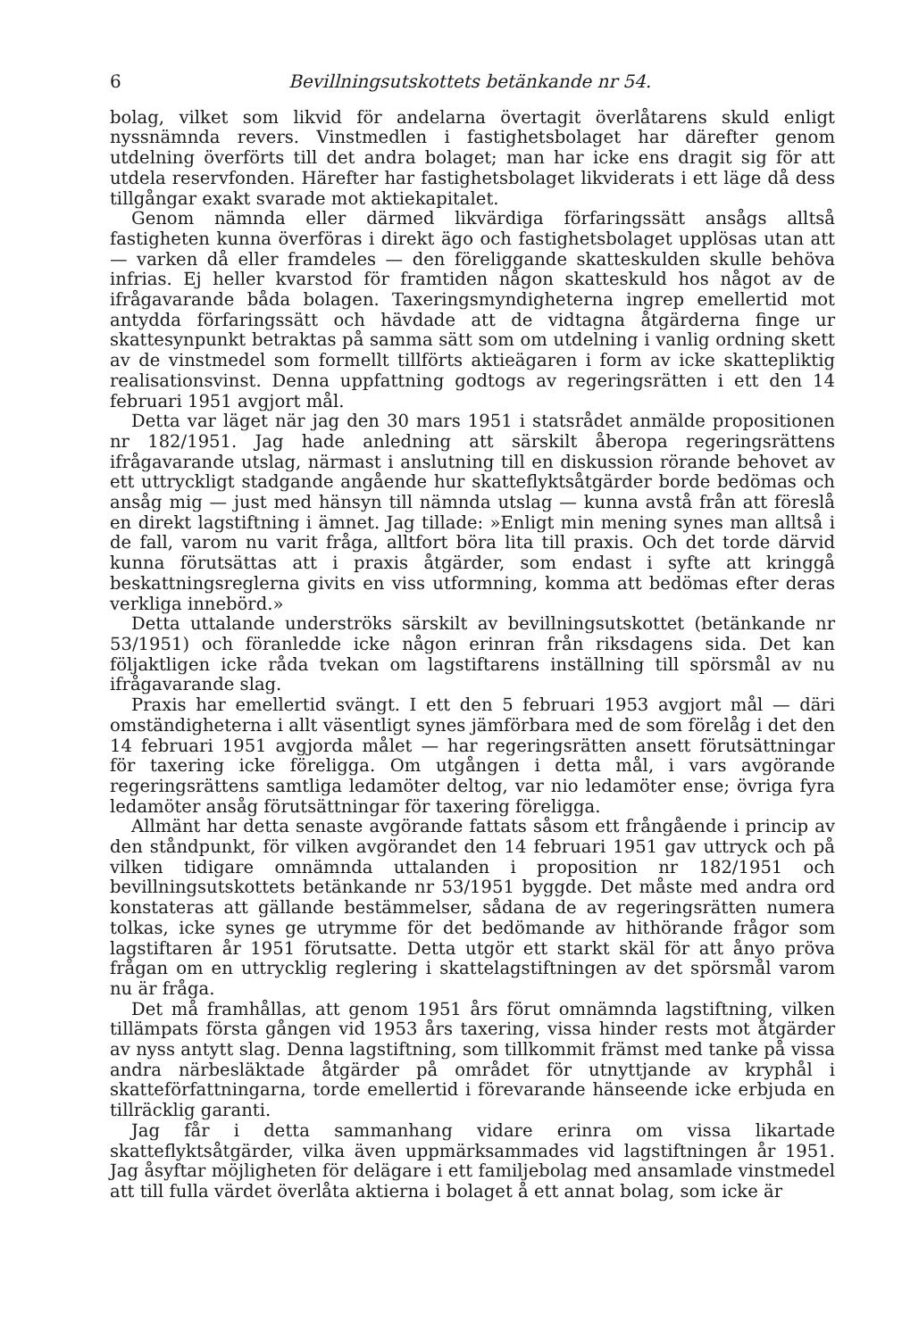6 Bevillningsutskottets betänkande nr 54.
bolag, vilket som likvid för andelarna övertagit överlåtarens skuld enligt nyssnämnda revers. Vinstmedlen i fastighetsbolaget har därefter genom utdelning överförts till det andra bolaget; man har icke ens dragit sig för att utdela reservfonden. Härefter har fastighetsbolaget likviderats i ett läge då dess tillgångar exakt svarade mot aktiekapitalet.
Genom nämnda eller därmed likvärdiga förfaringssätt ansågs alltså fastigheten kunna överföras i direkt ägo och fastighetsbolaget upplösas utan att — varken då eller framdeles — den föreliggande skatteskulden skulle behöva infrias. Ej heller kvarstod för framtiden någon skatteskuld hos något av de ifrågavarande båda bolagen. Taxeringsmyndigheterna ingrep emellertid mot antydda förfaringssätt och hävdade att de vidtagna åtgärderna finge ur skattesynpunkt betraktas på samma sätt som om utdelning i vanlig ordning skett av de vinstmedel som formellt tillförts aktieägaren i form av icke skattepliktig realisationsvinst. Denna uppfattning godtogs av regeringsrätten i ett den 14 februari 1951 avgjort mål.
Detta var läget när jag den 30 mars 1951 i statsrådet anmälde propositionen nr 182/1951. Jag hade anledning att särskilt åberopa regeringsrättens ifrågavarande utslag, närmast i anslutning till en diskussion rörande behovet av ett uttryckligt stadgande angående hur skatteflyktsåtgärder borde bedömas och ansåg mig — just med hänsyn till nämnda utslag — kunna avstå från att föreslå en direkt lagstiftning i ämnet. Jag tillade: »Enligt min mening synes man alltså i de fall, varom nu varit fråga, alltfort böra lita till praxis. Och det torde därvid kunna förutsättas att i praxis åtgärder, som endast i syfte att kringgå beskattningsreglerna givits en viss utformning, komma att bedömas efter deras verkliga innebörd.»
Detta uttalande underströks särskilt av bevillningsutskottet (betänkande nr 53/1951) och föranledde icke någon erinran från riksdagens sida. Det kan följaktligen icke råda tvekan om lagstiftarens inställning till spörsmål av nu ifrågavarande slag.
Praxis har emellertid svängt. I ett den 5 februari 1953 avgjort mål — däri omständigheterna i allt väsentligt synes jämförbara med de som förelåg i det den 14 februari 1951 avgjorda målet — har regeringsrätten ansett förutsättningar för taxering icke föreligga. Om utgången i detta mål, i vars avgörande regeringsrättens samtliga ledamöter deltog, var nio ledamöter ense; övriga fyra ledamöter ansåg förutsättningar för taxering föreligga.
Allmänt har detta senaste avgörande fattats såsom ett frångående i princip av den ståndpunkt, för vilken avgörandet den 14 februari 1951 gav uttryck och på vilken tidigare omnämnda uttalanden i proposition nr 182/1951 och bevillningsutskottets betänkande nr 53/1951 byggde. Det måste med andra ord konstateras att gällande bestämmelser, sådana de av regeringsrätten numera tolkas, icke synes ge utrymme för det bedömande av hithörande frågor som lagstiftaren år 1951 förutsatte. Detta utgör ett starkt skäl för att ånyo pröva frågan om en uttrycklig reglering i skattelagstiftningen av det spörsmål varom nu är fråga.
Det må framhållas, att genom 1951 års förut omnämnda lagstiftning, vilken tillämpats första gången vid 1953 års taxering, vissa hinder rests mot åtgärder av nyss antytt slag. Denna lagstiftning, som tillkommit främst med tanke på vissa andra närbesläktade åtgärder på området för utnyttjande av kryphål i skatteförfattningarna, torde emellertid i förevarande hänseende icke erbjuda en tillräcklig garanti.
Jag får i detta sammanhang vidare erinra om vissa likartade skatteflyktsåtgärder, vilka även uppmärksammades vid lagstiftningen år 1951. Jag åsyftar möjligheten för delägare i ett familjebolag med ansamlade vinstmedel att till fulla värdet överlåta aktierna i bolaget å ett annat bolag, som icke är